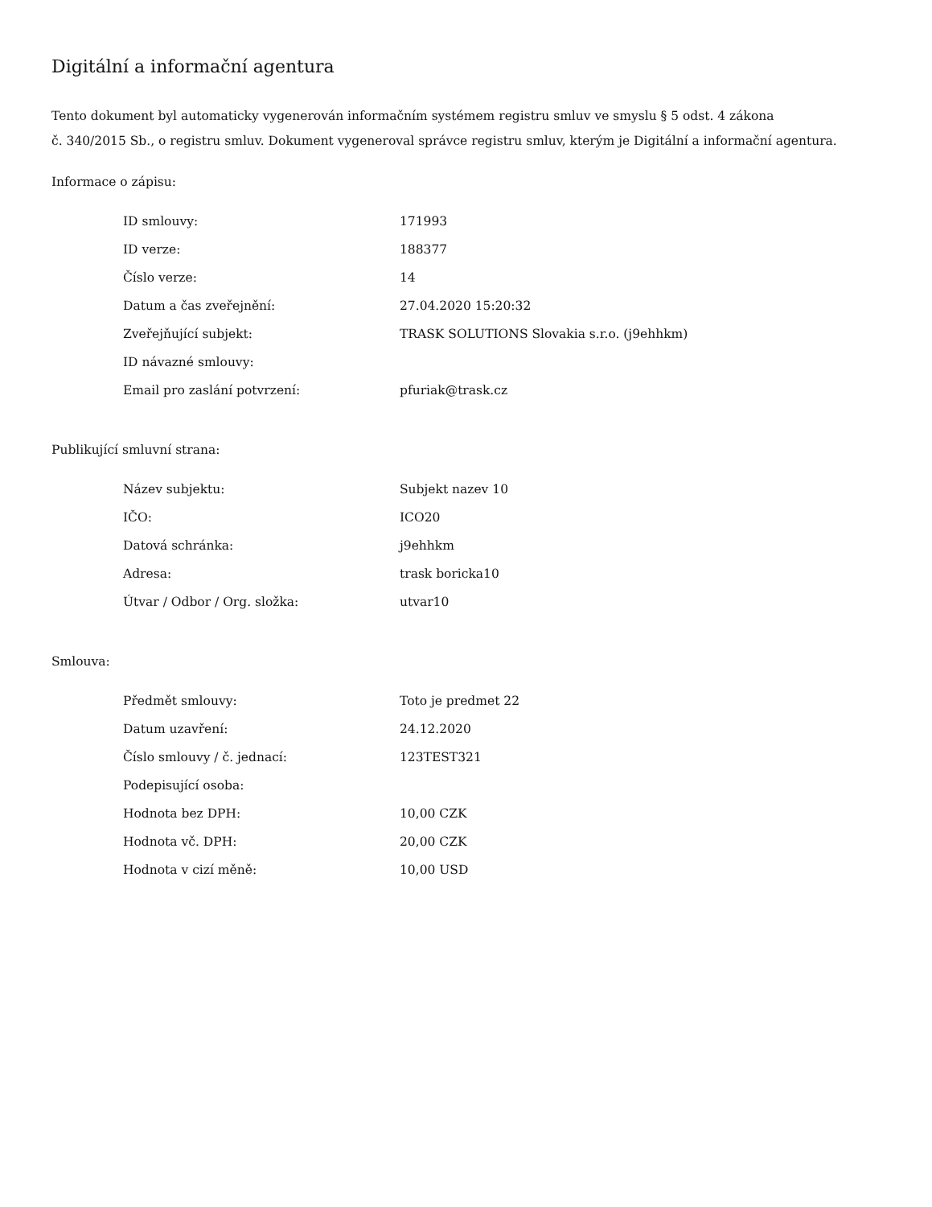Digitální a informační agentura
Tento dokument byl automaticky vygenerován informačním systémem registru smluv ve smyslu § 5 odst. 4 zákona
č. 340/2015 Sb., o registru smluv. Dokument vygeneroval správce registru smluv, kterým je Digitální a informační agentura.
Informace o zápisu:
| ID smlouvy: | 171993 |
| ID verze: | 188377 |
| Číslo verze: | 14 |
| Datum a čas zveřejnění: | 27.04.2020 15:20:32 |
| Zveřejňující subjekt: | TRASK SOLUTIONS Slovakia s.r.o. (j9ehhkm) |
| ID návazné smlouvy: | |
| Email pro zaslání potvrzení: | pfuriak@trask.cz |
Publikující smluvní strana:
| Název subjektu: | Subjekt nazev 10 |
| IČO: | ICO20 |
| Datová schránka: | j9ehhkm |
| Adresa: | trask boricka10 |
| Útvar / Odbor / Org. složka: | utvar10 |
Smlouva:
| Předmět smlouvy: | Toto je predmet 22 |
| Datum uzavření: | 24.12.2020 |
| Číslo smlouvy / č. jednací: | 123TEST321 |
| Podepisující osoba: | |
| Hodnota bez DPH: | 10,00 CZK |
| Hodnota vč. DPH: | 20,00 CZK |
| Hodnota v cizí měně: | 10,00 USD |